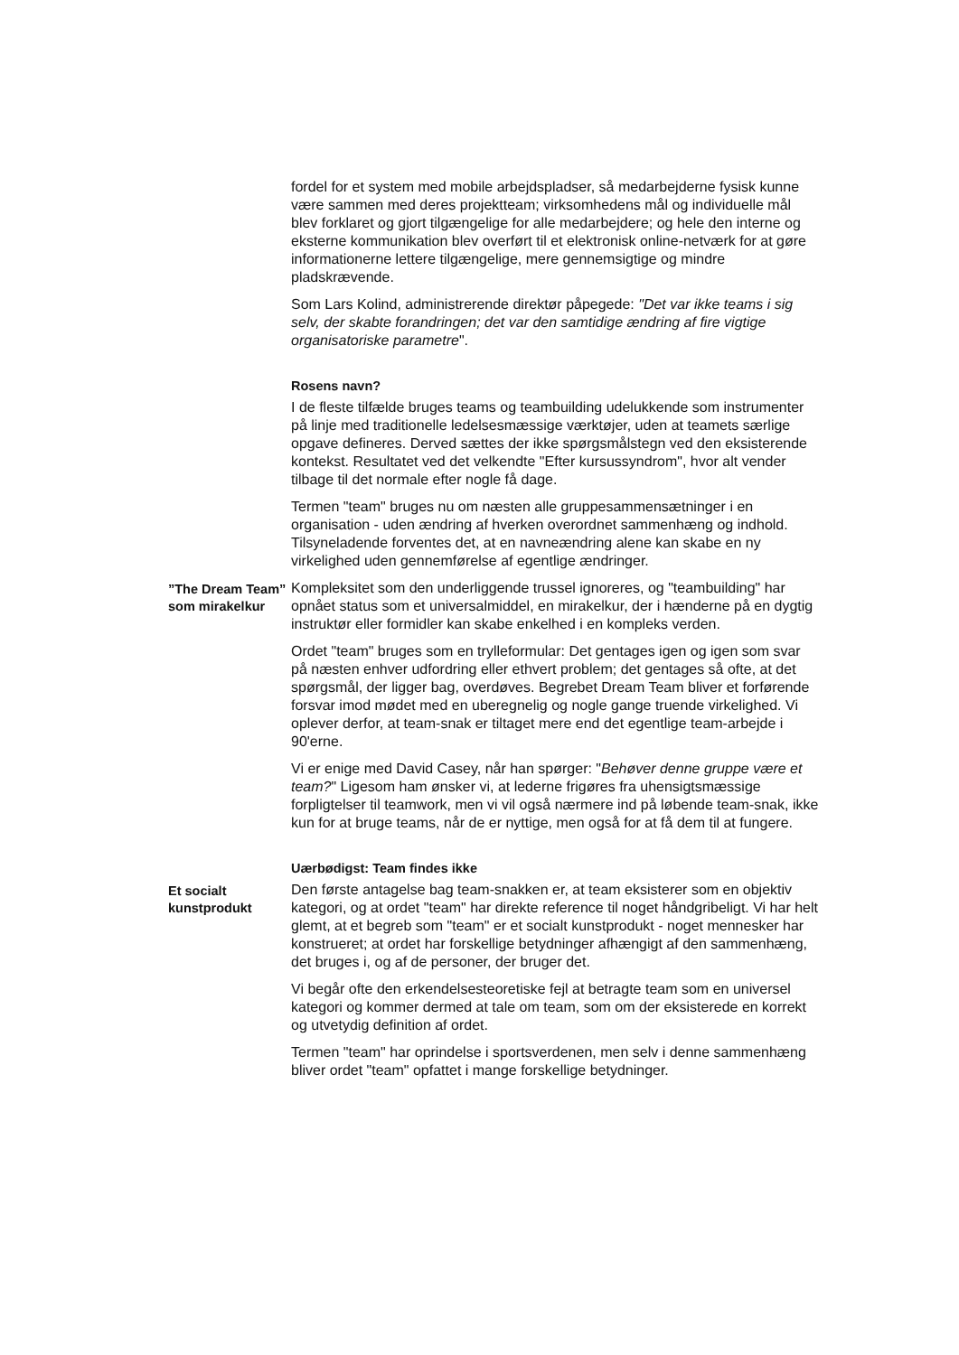fordel for et system med mobile arbejdspladser, så medarbejderne fysisk kunne være sammen med deres projektteam; virksomhedens mål og individuelle mål blev forklaret og gjort tilgængelige for alle medarbejdere; og hele den interne og eksterne kommunikation blev overført til et elektronisk online-netværk for at gøre informationerne lettere tilgængelige, mere gennemsigtige og mindre pladskrævende.
Som Lars Kolind, administrerende direktør påpegede: "Det var ikke teams i sig selv, der skabte forandringen; det var den samtidige ændring af fire vigtige organisatoriske parametre".
Rosens navn?
I de fleste tilfælde bruges teams og teambuilding udelukkende som instrumenter på linje med traditionelle ledelsesmæssige værktøjer, uden at teamets særlige opgave defineres. Derved sættes der ikke spørgsmålstegn ved den eksisterende kontekst. Resultatet ved det velkendte "Efter kursussyndrom", hvor alt vender tilbage til det normale efter nogle få dage.
Termen "team" bruges nu om næsten alle gruppesammensætninger i en organisation - uden ændring af hverken overordnet sammenhæng og indhold. Tilsyneladende forventes det, at en navneændring alene kan skabe en ny virkelighed uden gennemførelse af egentlige ændringer.
”The Dream Team” som mirakelkur
Kompleksitet som den underliggende trussel ignoreres, og "teambuilding" har opnået status som et universalmiddel, en mirakelkur, der i hænderne på en dygtig instruktør eller formidler kan skabe enkelhed i en kompleks verden.
Ordet "team" bruges som en trylleformular: Det gentages igen og igen som svar på næsten enhver udfordring eller ethvert problem; det gentages så ofte, at det spørgsmål, der ligger bag, overdøves. Begrebet Dream Team bliver et forførende forsvar imod mødet med en uberegnelig og nogle gange truende virkelighed. Vi oplever derfor, at team-snak er tiltaget mere end det egentlige team-arbejde i 90'erne.
Vi er enige med David Casey, når han spørger: "Behøver denne gruppe være et team?" Ligesom ham ønsker vi, at lederne frigøres fra uhensigtsmæssige forpligtelser til teamwork, men vi vil også nærmere ind på løbende team-snak, ikke kun for at bruge teams, når de er nyttige, men også for at få dem til at fungere.
Uærbødigst: Team findes ikke
Et socialt kunstprodukt
Den første antagelse bag team-snakken er, at team eksisterer som en objektiv kategori, og at ordet "team" har direkte reference til noget håndgribeligt. Vi har helt glemt, at et begreb som "team" er et socialt kunstprodukt - noget mennesker har konstrueret; at ordet har forskellige betydninger afhængigt af den sammenhæng, det bruges i, og af de personer, der bruger det.
Vi begår ofte den erkendelsesteoretiske fejl at betragte team som en universel kategori og kommer dermed at tale om team, som om der eksisterede en korrekt og utvetydig definition af ordet.
Termen "team" har oprindelse i sportsverdenen, men selv i denne sammenhæng bliver ordet "team" opfattet i mange forskellige betydninger.